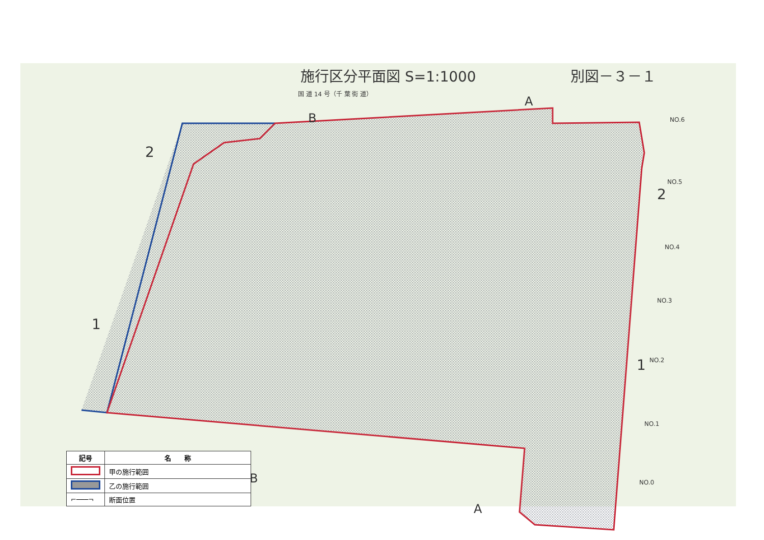施行区分平面図 S=1:1000 別図－３－１
国 道 14 号（千 葉 街 道）
A
B
2
1
2
1
NO.6
NO.5
NO.4
NO.3
NO.2
NO.1
NO.0
B
A
| 記号 | 名 称 |
| --- | --- |
| | 甲の施行範囲 |
| | 乙の施行範囲 |
| ⌐───¬ | 断面位置 |